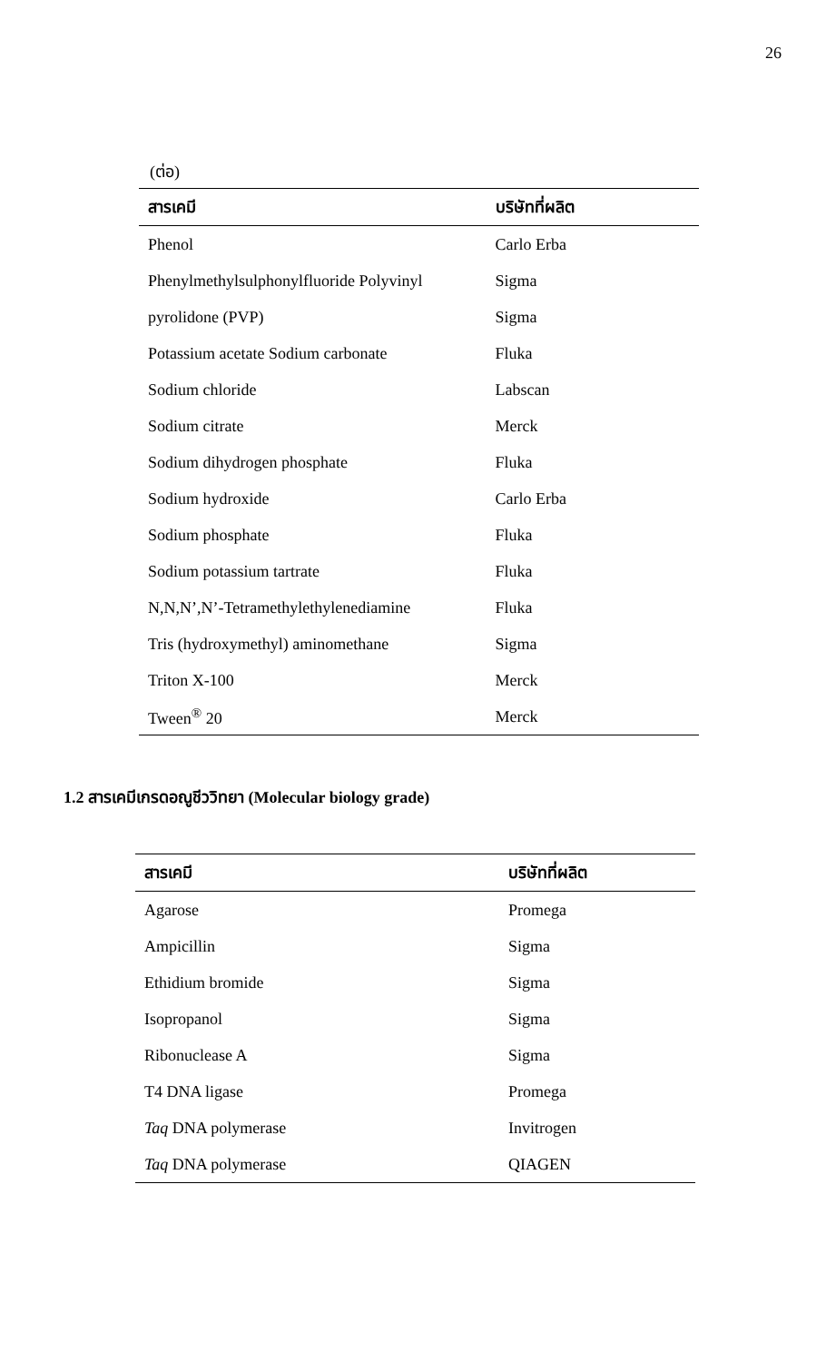26
(ต่อ)
| สารเคมี | บริษัทที่ผลิต |
| --- | --- |
| Phenol | Carlo Erba |
| Phenylmethylsulphonylfluoride Polyvinyl | Sigma |
| pyrolidone (PVP) | Sigma |
| Potassium acetate Sodium carbonate | Fluka |
| Sodium chloride | Labscan |
| Sodium citrate | Merck |
| Sodium dihydrogen phosphate | Fluka |
| Sodium hydroxide | Carlo Erba |
| Sodium phosphate | Fluka |
| Sodium potassium tartrate | Fluka |
| N,N,N’,N’-Tetramethylethylenediamine | Fluka |
| Tris (hydroxymethyl) aminomethane | Sigma |
| Triton X-100 | Merck |
| Tween<sup>®</sup> 20 | Merck |
1.2 สารเคมีเกรดอณูชีววิทยา (Molecular biology grade)
| สารเคมี | บริษัทที่ผลิต |
| --- | --- |
| Agarose | Promega |
| Ampicillin | Sigma |
| Ethidium bromide | Sigma |
| Isopropanol | Sigma |
| Ribonuclease A | Sigma |
| T4 DNA ligase | Promega |
| Taq DNA polymerase | Invitrogen |
| Taq DNA polymerase | QIAGEN |